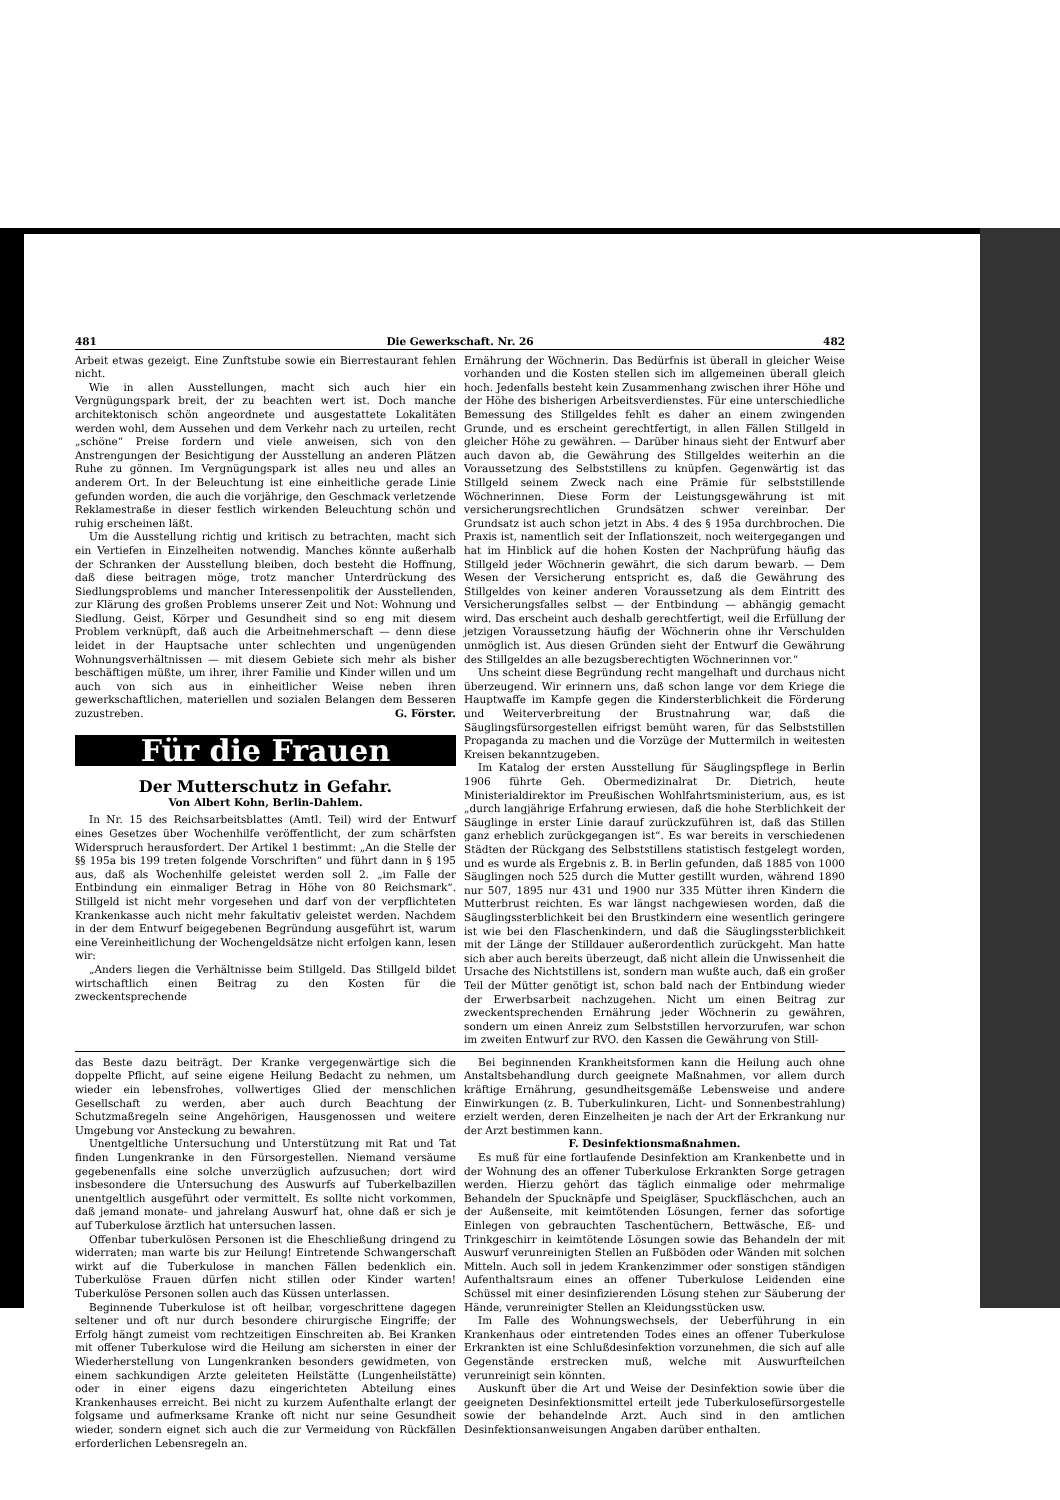481 Die Gewerkschaft. Nr. 26 482
Arbeit etwas gezeigt. Eine Zunftstube sowie ein Bierrestaurant fehlen nicht.
Wie in allen Ausstellungen, macht sich auch hier ein Vergnügungspark breit, der zu beachten wert ist. Doch manche architektonisch schön angeordnete und ausgestattete Lokalitäten werden wohl, dem Aussehen und dem Verkehr nach zu urteilen, recht „schöne“ Preise fordern und viele anweisen, sich von den Anstrengungen der Besichtigung der Ausstellung an anderen Plätzen Ruhe zu gönnen. Im Vergnügungspark ist alles neu und alles an anderem Ort. In der Beleuchtung ist eine einheitliche gerade Linie gefunden worden, die auch die vorjährige, den Geschmack verletzende Reklamestraße in dieser festlich wirkenden Beleuchtung schön und ruhig erscheinen läßt.
Um die Ausstellung richtig und kritisch zu betrachten, macht sich ein Vertiefen in Einzelheiten notwendig. Manches könnte außerhalb der Schranken der Ausstellung bleiben, doch besteht die Hoffnung, daß diese beitragen möge, trotz mancher Unterdrückung des Siedlungsproblems und mancher Interessenpolitik der Ausstellenden, zur Klärung des großen Problems unserer Zeit und Not: Wohnung und Siedlung. Geist, Körper und Gesundheit sind so eng mit diesem Problem verknüpft, daß auch die Arbeitnehmerschaft — denn diese leidet in der Hauptsache unter schlechten und ungenügenden Wohnungsverhältnissen — mit diesem Gebiete sich mehr als bisher beschäftigen müßte, um ihrer, ihrer Familie und Kinder willen und um auch von sich aus in einheitlicher Weise neben ihren gewerkschaftlichen, materiellen und sozialen Belangen dem Besseren zuzustreben. G. Förster.
Für die Frauen
Der Mutterschutz in Gefahr.
Von Albert Kohn, Berlin-Dahlem.
In Nr. 15 des Reichsarbeitsblattes (Amtl. Teil) wird der Entwurf eines Gesetzes über Wochenhilfe veröffentlicht, der zum schärfsten Widerspruch herausfordert. Der Artikel 1 bestimmt: „An die Stelle der §§ 195a bis 199 treten folgende Vorschriften“ und führt dann in § 195 aus, daß als Wochenhilfe geleistet werden soll 2. „im Falle der Entbindung ein einmaliger Betrag in Höhe von 80 Reichsmark“. Stillgeld ist nicht mehr vorgesehen und darf von der verpflichteten Krankenkasse auch nicht mehr fakultativ geleistet werden. Nachdem in der dem Entwurf beigegebenen Begründung ausgeführt ist, warum eine Vereinheitlichung der Wochengeldsätze nicht erfolgen kann, lesen wir:
„Anders liegen die Verhältnisse beim Stillgeld. Das Stillgeld bildet wirtschaftlich einen Beitrag zu den Kosten für die zweckentsprechende
Ernährung der Wöchnerin. Das Bedürfnis ist überall in gleicher Weise vorhanden und die Kosten stellen sich im allgemeinen überall gleich hoch. Jedenfalls besteht kein Zusammenhang zwischen ihrer Höhe und der Höhe des bisherigen Arbeitsverdienstes. Für eine unterschiedliche Bemessung des Stillgeldes fehlt es daher an einem zwingenden Grunde, und es erscheint gerechtfertigt, in allen Fällen Stillgeld in gleicher Höhe zu gewähren. — Darüber hinaus sieht der Entwurf aber auch davon ab, die Gewährung des Stillgeldes weiterhin an die Voraussetzung des Selbststillens zu knüpfen. Gegenwärtig ist das Stillgeld seinem Zweck nach eine Prämie für selbststillende Wöchnerinnen. Diese Form der Leistungsgewährung ist mit versicherungsrechtlichen Grundsätzen schwer vereinbar. Der Grundsatz ist auch schon jetzt in Abs. 4 des § 195a durchbrochen. Die Praxis ist, namentlich seit der Inflationszeit, noch weitergegangen und hat im Hinblick auf die hohen Kosten der Nachprüfung häufig das Stillgeld jeder Wöchnerin gewährt, die sich darum bewarb. — Dem Wesen der Versicherung entspricht es, daß die Gewährung des Stillgeldes von keiner anderen Voraussetzung als dem Eintritt des Versicherungsfalles selbst — der Entbindung — abhängig gemacht wird. Das erscheint auch deshalb gerechtfertigt, weil die Erfüllung der jetzigen Voraussetzung häufig der Wöchnerin ohne ihr Verschulden unmöglich ist. Aus diesen Gründen sieht der Entwurf die Gewährung des Stillgeldes an alle bezugsberechtigten Wöchnerinnen vor.“
Uns scheint diese Begründung recht mangelhaft und durchaus nicht überzeugend. Wir erinnern uns, daß schon lange vor dem Kriege die Hauptwaffe im Kampfe gegen die Kindersterblichkeit die Förderung und Weiterverbreitung der Brustnahrung war, daß die Säuglingsfürsorgestellen eifrigst bemüht waren, für das Selbststillen Propaganda zu machen und die Vorzüge der Muttermilch in weitesten Kreisen bekanntzugeben.
Im Katalog der ersten Ausstellung für Säuglingspflege in Berlin 1906 führte Geh. Obermedizinalrat Dr. Dietrich, heute Ministerialdirektor im Preußischen Wohlfahrtsministerium, aus, es ist „durch langjährige Erfahrung erwiesen, daß die hohe Sterblichkeit der Säuglinge in erster Linie darauf zurückzuführen ist, daß das Stillen ganz erheblich zurückgegangen ist“. Es war bereits in verschiedenen Städten der Rückgang des Selbststillens statistisch festgelegt worden, und es wurde als Ergebnis z. B. in Berlin gefunden, daß 1885 von 1000 Säuglingen noch 525 durch die Mutter gestillt wurden, während 1890 nur 507, 1895 nur 431 und 1900 nur 335 Mütter ihren Kindern die Mutterbrust reichten. Es war längst nachgewiesen worden, daß die Säuglingssterblichkeit bei den Brustkindern eine wesentlich geringere ist wie bei den Flaschenkindern, und daß die Säuglingssterblichkeit mit der Länge der Stilldauer außerordentlich zurückgeht. Man hatte sich aber auch bereits überzeugt, daß nicht allein die Unwissenheit die Ursache des Nichtstillens ist, sondern man wußte auch, daß ein großer Teil der Mütter genötigt ist, schon bald nach der Entbindung wieder der Erwerbsarbeit nachzugehen. Nicht um einen Beitrag zur zweckentsprechenden Ernährung jeder Wöchnerin zu gewähren, sondern um einen Anreiz zum Selbststillen hervorzurufen, war schon im zweiten Entwurf zur RVO. den Kassen die Gewährung von Still-
das Beste dazu beiträgt. Der Kranke vergegenwärtige sich die doppelte Pflicht, auf seine eigene Heilung Bedacht zu nehmen, um wieder ein lebensfrohes, vollwertiges Glied der menschlichen Gesellschaft zu werden, aber auch durch Beachtung der Schutzmaßregeln seine Angehörigen, Hausgenossen und weitere Umgebung vor Ansteckung zu bewahren.
Unentgeltliche Untersuchung und Unterstützung mit Rat und Tat finden Lungenkranke in den Fürsorgestellen. Niemand versäume gegebenenfalls eine solche unverzüglich aufzusuchen; dort wird insbesondere die Untersuchung des Auswurfs auf Tuberkelbazillen unentgeltlich ausgeführt oder vermittelt. Es sollte nicht vorkommen, daß jemand monate- und jahrelang Auswurf hat, ohne daß er sich je auf Tuberkulose ärztlich hat untersuchen lassen.
Offenbar tuberkulösen Personen ist die Eheschließung dringend zu widerraten; man warte bis zur Heilung! Eintretende Schwangerschaft wirkt auf die Tuberkulose in manchen Fällen bedenklich ein. Tuberkulöse Frauen dürfen nicht stillen oder Kinder warten! Tuberkulöse Personen sollen auch das Küssen unterlassen.
Beginnende Tuberkulose ist oft heilbar, vorgeschrittene dagegen seltener und oft nur durch besondere chirurgische Eingriffe; der Erfolg hängt zumeist vom rechtzeitigen Einschreiten ab. Bei Kranken mit offener Tuberkulose wird die Heilung am sichersten in einer der Wiederherstellung von Lungenkranken besonders gewidmeten, von einem sachkundigen Arzte geleiteten Heilstätte (Lungenheilstätte) oder in einer eigens dazu eingerichteten Abteilung eines Krankenhauses erreicht. Bei nicht zu kurzem Aufenthalte erlangt der folgsame und aufmerksame Kranke oft nicht nur seine Gesundheit wieder, sondern eignet sich auch die zur Vermeidung von Rückfällen erforderlichen Lebensregeln an.
Bei beginnenden Krankheitsformen kann die Heilung auch ohne Anstaltsbehandlung durch geeignete Maßnahmen, vor allem durch kräftige Ernährung, gesundheitsgemäße Lebensweise und andere Einwirkungen (z. B. Tuberkulinkuren, Licht- und Sonnenbestrahlung) erzielt werden, deren Einzelheiten je nach der Art der Erkrankung nur der Arzt bestimmen kann.
F. Desinfektionsmaßnahmen.
Es muß für eine fortlaufende Desinfektion am Krankenbette und in der Wohnung des an offener Tuberkulose Erkrankten Sorge getragen werden. Hierzu gehört das täglich einmalige oder mehrmalige Behandeln der Spucknäpfe und Speigläser, Spuckfläschchen, auch an der Außenseite, mit keimtötenden Lösungen, ferner das sofortige Einlegen von gebrauchten Taschentüchern, Bettwäsche, Eß- und Trinkgeschirr in keimtötende Lösungen sowie das Behandeln der mit Auswurf verunreinigten Stellen an Fußböden oder Wänden mit solchen Mitteln. Auch soll in jedem Krankenzimmer oder sonstigen ständigen Aufenthaltsraum eines an offener Tuberkulose Leidenden eine Schüssel mit einer desinfizierenden Lösung stehen zur Säuberung der Hände, verunreinigter Stellen an Kleidungsstücken usw.
Im Falle des Wohnungswechsels, der Ueberführung in ein Krankenhaus oder eintretenden Todes eines an offener Tuberkulose Erkrankten ist eine Schlußdesinfektion vorzunehmen, die sich auf alle Gegenstände erstrecken muß, welche mit Auswurfteilchen verunreinigt sein könnten.
Auskunft über die Art und Weise der Desinfektion sowie über die geeigneten Desinfektionsmittel erteilt jede Tuberkulosefürsorgestelle sowie der behandelnde Arzt. Auch sind in den amtlichen Desinfektionsanweisungen Angaben darüber enthalten.